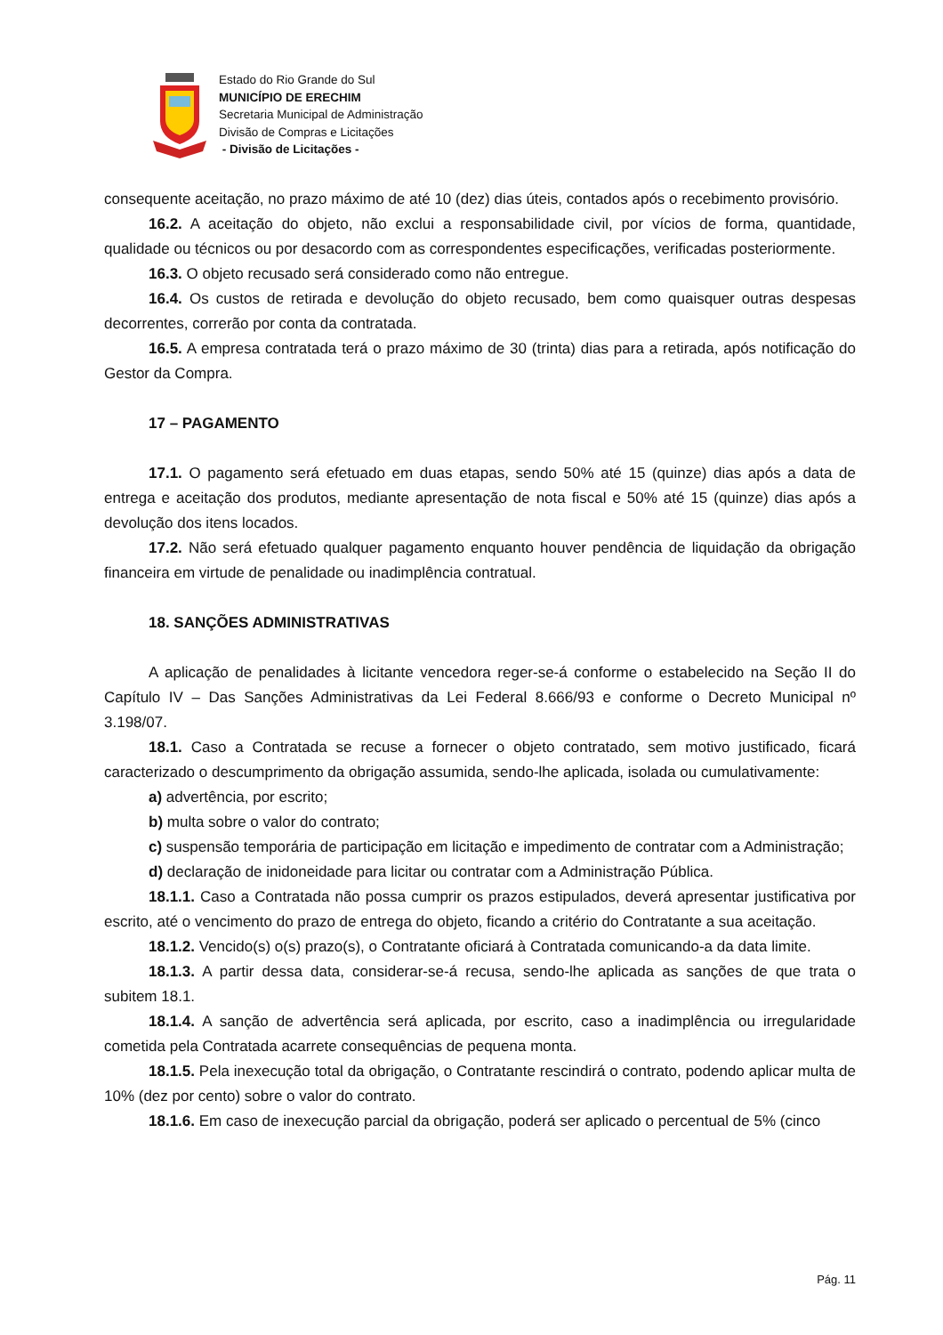Estado do Rio Grande do Sul
MUNICÍPIO DE ERECHIM
Secretaria Municipal de Administração
Divisão de Compras e Licitações
- Divisão de Licitações -
consequente aceitação, no prazo máximo de até 10 (dez) dias úteis, contados após o recebimento provisório.
16.2. A aceitação do objeto, não exclui a responsabilidade civil, por vícios de forma, quantidade, qualidade ou técnicos ou por desacordo com as correspondentes especificações, verificadas posteriormente.
16.3. O objeto recusado será considerado como não entregue.
16.4. Os custos de retirada e devolução do objeto recusado, bem como quaisquer outras despesas decorrentes, correrão por conta da contratada.
16.5. A empresa contratada terá o prazo máximo de 30 (trinta) dias para a retirada, após notificação do Gestor da Compra.
17 – PAGAMENTO
17.1. O pagamento será efetuado em duas etapas, sendo 50% até 15 (quinze) dias após a data de entrega e aceitação dos produtos, mediante apresentação de nota fiscal e 50% até 15 (quinze) dias após a devolução dos itens locados.
17.2. Não será efetuado qualquer pagamento enquanto houver pendência de liquidação da obrigação financeira em virtude de penalidade ou inadimplência contratual.
18. SANÇÕES ADMINISTRATIVAS
A aplicação de penalidades à licitante vencedora reger-se-á conforme o estabelecido na Seção II do Capítulo IV – Das Sanções Administrativas da Lei Federal 8.666/93 e conforme o Decreto Municipal nº 3.198/07.
18.1. Caso a Contratada se recuse a fornecer o objeto contratado, sem motivo justificado, ficará caracterizado o descumprimento da obrigação assumida, sendo-lhe aplicada, isolada ou cumulativamente:
a) advertência, por escrito;
b) multa sobre o valor do contrato;
c) suspensão temporária de participação em licitação e impedimento de contratar com a Administração;
d) declaração de inidoneidade para licitar ou contratar com a Administração Pública.
18.1.1. Caso a Contratada não possa cumprir os prazos estipulados, deverá apresentar justificativa por escrito, até o vencimento do prazo de entrega do objeto, ficando a critério do Contratante a sua aceitação.
18.1.2. Vencido(s) o(s) prazo(s), o Contratante oficiará à Contratada comunicando-a da data limite.
18.1.3. A partir dessa data, considerar-se-á recusa, sendo-lhe aplicada as sanções de que trata o subitem 18.1.
18.1.4. A sanção de advertência será aplicada, por escrito, caso a inadimplência ou irregularidade cometida pela Contratada acarrete consequências de pequena monta.
18.1.5. Pela inexecução total da obrigação, o Contratante rescindirá o contrato, podendo aplicar multa de 10% (dez por cento) sobre o valor do contrato.
18.1.6. Em caso de inexecução parcial da obrigação, poderá ser aplicado o percentual de 5% (cinco
Pág. 11